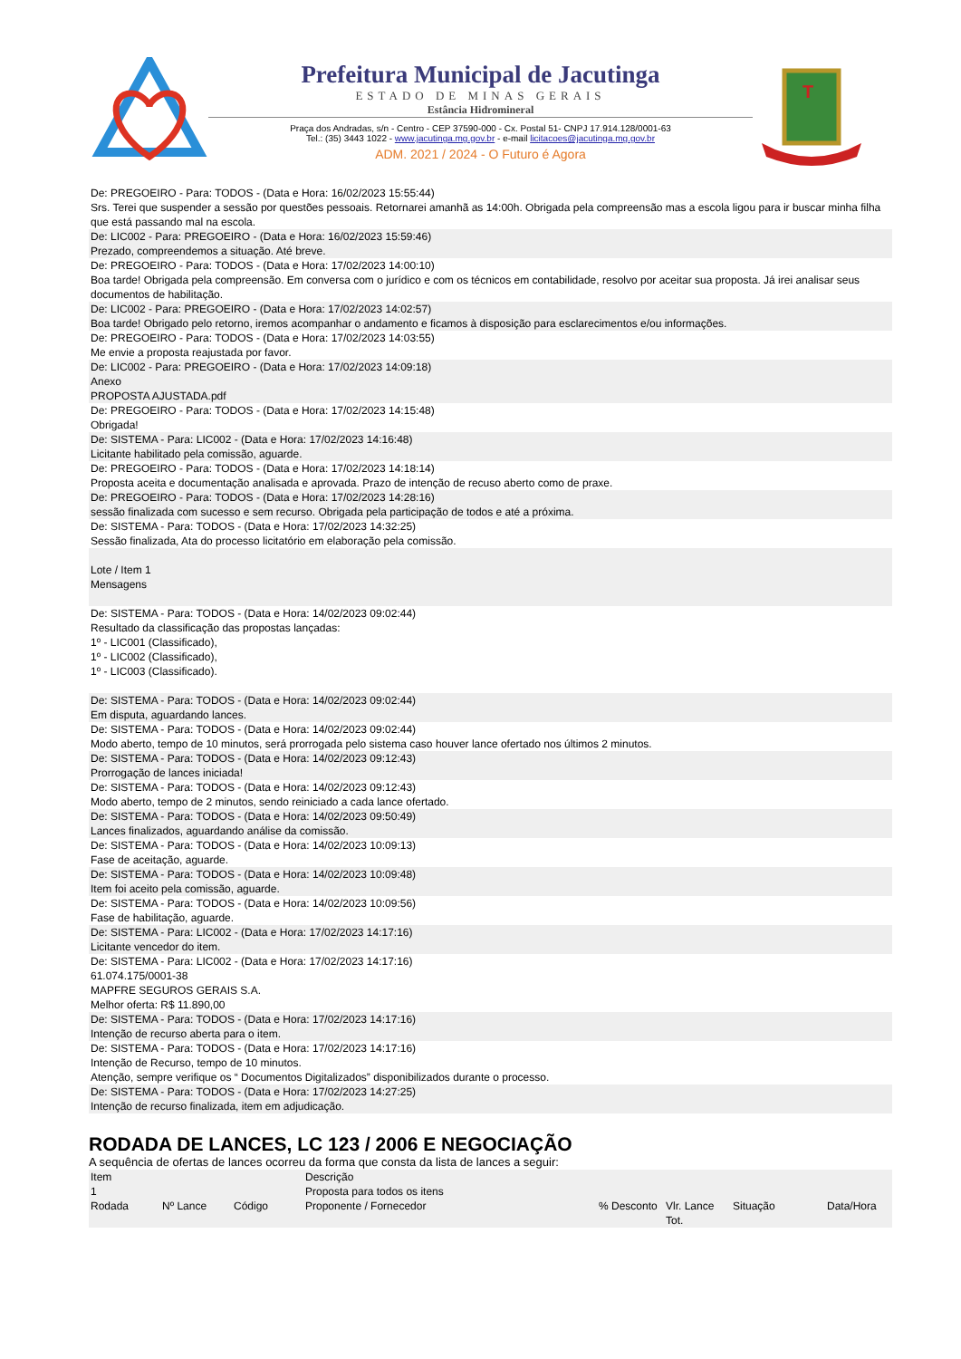Prefeitura Municipal de Jacutinga
ESTADO DE MINAS GERAIS
Estância Hidromineral
Praça dos Andradas, s/n - Centro - CEP 37590-000 - Cx. Postal 51- CNPJ 17.914.128/0001-63
Tel.: (35) 3443 1022 - www.jacutinga.mg.gov.br - e-mail licitacoes@jacutinga.mg.gov.br
ADM. 2021 / 2024 - O Futuro é Agora
T
De: PREGOEIRO - Para: TODOS - (Data e Hora: 16/02/2023 15:55:44)
Srs. Terei que suspender a sessão por questões pessoais. Retornarei amanhã as 14:00h. Obrigada pela compreensão mas a escola ligou para ir buscar minha filha que está passando mal na escola.
De: LIC002 - Para: PREGOEIRO - (Data e Hora: 16/02/2023 15:59:46)
Prezado, compreendemos a situação. Até breve.
De: PREGOEIRO - Para: TODOS - (Data e Hora: 17/02/2023 14:00:10)
Boa tarde! Obrigada pela compreensão. Em conversa com o jurídico e com os técnicos em contabilidade, resolvo por aceitar sua proposta. Já irei analisar seus documentos de habilitação.
De: LIC002 - Para: PREGOEIRO - (Data e Hora: 17/02/2023 14:02:57)
Boa tarde! Obrigado pelo retorno, iremos acompanhar o andamento e ficamos à disposição para esclarecimentos e/ou informações.
De: PREGOEIRO - Para: TODOS - (Data e Hora: 17/02/2023 14:03:55)
Me envie a proposta reajustada por favor.
De: LIC002 - Para: PREGOEIRO - (Data e Hora: 17/02/2023 14:09:18)
Anexo
PROPOSTA AJUSTADA.pdf
De: PREGOEIRO - Para: TODOS - (Data e Hora: 17/02/2023 14:15:48)
Obrigada!
De: SISTEMA - Para: LIC002 - (Data e Hora: 17/02/2023 14:16:48)
Licitante habilitado pela comissão, aguarde.
De: PREGOEIRO - Para: TODOS - (Data e Hora: 17/02/2023 14:18:14)
Proposta aceita e documentação analisada e aprovada. Prazo de intenção de recuso aberto como de praxe.
De: PREGOEIRO - Para: TODOS - (Data e Hora: 17/02/2023 14:28:16)
sessão finalizada com sucesso e sem recurso. Obrigada pela participação de todos e até a próxima.
De: SISTEMA - Para: TODOS - (Data e Hora: 17/02/2023 14:32:25)
Sessão finalizada, Ata do processo licitatório em elaboração pela comissão.
Lote / Item 1
Mensagens
De: SISTEMA - Para: TODOS - (Data e Hora: 14/02/2023 09:02:44)
Resultado da classificação das propostas lançadas:
1º - LIC001 (Classificado),
1º - LIC002 (Classificado),
1º - LIC003 (Classificado).
De: SISTEMA - Para: TODOS - (Data e Hora: 14/02/2023 09:02:44)
Em disputa, aguardando lances.
De: SISTEMA - Para: TODOS - (Data e Hora: 14/02/2023 09:02:44)
Modo aberto, tempo de 10 minutos, será prorrogada pelo sistema caso houver lance ofertado nos últimos 2 minutos.
De: SISTEMA - Para: TODOS - (Data e Hora: 14/02/2023 09:12:43)
Prorrogação de lances iniciada!
De: SISTEMA - Para: TODOS - (Data e Hora: 14/02/2023 09:12:43)
Modo aberto, tempo de 2 minutos, sendo reiniciado a cada lance ofertado.
De: SISTEMA - Para: TODOS - (Data e Hora: 14/02/2023 09:50:49)
Lances finalizados, aguardando análise da comissão.
De: SISTEMA - Para: TODOS - (Data e Hora: 14/02/2023 10:09:13)
Fase de aceitação, aguarde.
De: SISTEMA - Para: TODOS - (Data e Hora: 14/02/2023 10:09:48)
Item foi aceito pela comissão, aguarde.
De: SISTEMA - Para: TODOS - (Data e Hora: 14/02/2023 10:09:56)
Fase de habilitação, aguarde.
De: SISTEMA - Para: LIC002 - (Data e Hora: 17/02/2023 14:17:16)
Licitante vencedor do item.
De: SISTEMA - Para: LIC002 - (Data e Hora: 17/02/2023 14:17:16)
61.074.175/0001-38
MAPFRE SEGUROS GERAIS S.A.
Melhor oferta: R$ 11.890,00
De: SISTEMA - Para: TODOS - (Data e Hora: 17/02/2023 14:17:16)
Intenção de recurso aberta para o item.
De: SISTEMA - Para: TODOS - (Data e Hora: 17/02/2023 14:17:16)
Intenção de Recurso, tempo de 10 minutos.
Atenção, sempre verifique os “ Documentos Digitalizados” disponibilizados durante o processo.
De: SISTEMA - Para: TODOS - (Data e Hora: 17/02/2023 14:27:25)
Intenção de recurso finalizada, item em adjudicação.
RODADA DE LANCES, LC 123 / 2006 E NEGOCIAÇÃO
A sequência de ofertas de lances ocorreu da forma que consta da lista de lances a seguir:
| Item | | | Descrição | | | | |
| --- | --- | --- | --- | --- | --- | --- | --- |
| 1 | | | Proposta para todos os itens | | | | |
| Rodada | Nº Lance | Código | Proponente / Fornecedor | % Desconto | Vlr. Lance Tot. | Situação | Data/Hora |